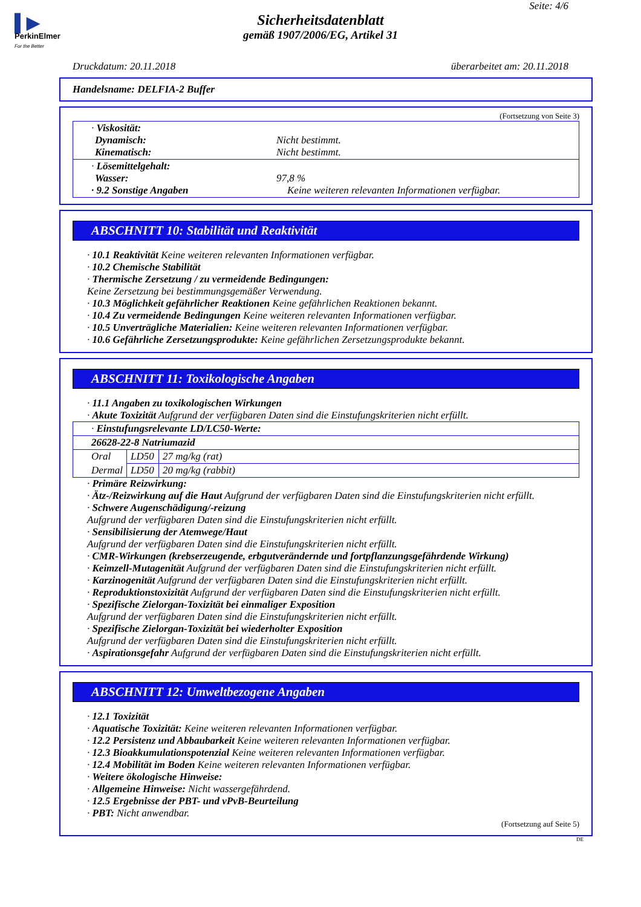▌▶
PerkinElmer
For the Better
Seite: 4/6
Sicherheitsdatenblatt
gemäß 1907/2006/EG, Artikel 31
Druckdatum: 20.11.2018 überarbeitet am: 20.11.2018
Handelsname: DELFIA-2 Buffer
(Fortsetzung von Seite 3)
| · Viskosität: Dynamisch: Nicht bestimmt. Kinematisch: Nicht bestimmt. |
| · Lösemittelgehalt: Wasser: 97,8 % · 9.2 Sonstige Angaben Keine weiteren relevanten Informationen verfügbar. |
ABSCHNITT 10: Stabilität und Reaktivität
· 10.1 Reaktivität Keine weiteren relevanten Informationen verfügbar.
· 10.2 Chemische Stabilität
· Thermische Zersetzung / zu vermeidende Bedingungen:
Keine Zersetzung bei bestimmungsgemäßer Verwendung.
· 10.3 Möglichkeit gefährlicher Reaktionen Keine gefährlichen Reaktionen bekannt.
· 10.4 Zu vermeidende Bedingungen Keine weiteren relevanten Informationen verfügbar.
· 10.5 Unverträgliche Materialien: Keine weiteren relevanten Informationen verfügbar.
· 10.6 Gefährliche Zersetzungsprodukte: Keine gefährlichen Zersetzungsprodukte bekannt.
ABSCHNITT 11: Toxikologische Angaben
· 11.1 Angaben zu toxikologischen Wirkungen
· Akute Toxizität Aufgrund der verfügbaren Daten sind die Einstufungskriterien nicht erfüllt.
| · Einstufungsrelevante LD/LC50-Werte: | | |
| 26628-22-8 Natriumazid | | |
| Oral | LD50 | 27 mg/kg (rat) |
| Dermal | LD50 | 20 mg/kg (rabbit) |
· Primäre Reizwirkung:
· Ätz-/Reizwirkung auf die Haut Aufgrund der verfügbaren Daten sind die Einstufungskriterien nicht erfüllt.
· Schwere Augenschädigung/-reizung
Aufgrund der verfügbaren Daten sind die Einstufungskriterien nicht erfüllt.
· Sensibilisierung der Atemwege/Haut
Aufgrund der verfügbaren Daten sind die Einstufungskriterien nicht erfüllt.
· CMR-Wirkungen (krebserzeugende, erbgutverändernde und fortpflanzungsgefährdende Wirkung)
· Keimzell-Mutagenität Aufgrund der verfügbaren Daten sind die Einstufungskriterien nicht erfüllt.
· Karzinogenität Aufgrund der verfügbaren Daten sind die Einstufungskriterien nicht erfüllt.
· Reproduktionstoxizität Aufgrund der verfügbaren Daten sind die Einstufungskriterien nicht erfüllt.
· Spezifische Zielorgan-Toxizität bei einmaliger Exposition
Aufgrund der verfügbaren Daten sind die Einstufungskriterien nicht erfüllt.
· Spezifische Zielorgan-Toxizität bei wiederholter Exposition
Aufgrund der verfügbaren Daten sind die Einstufungskriterien nicht erfüllt.
· Aspirationsgefahr Aufgrund der verfügbaren Daten sind die Einstufungskriterien nicht erfüllt.
ABSCHNITT 12: Umweltbezogene Angaben
· 12.1 Toxizität
· Aquatische Toxizität: Keine weiteren relevanten Informationen verfügbar.
· 12.2 Persistenz und Abbaubarkeit Keine weiteren relevanten Informationen verfügbar.
· 12.3 Bioakkumulationspotenzial Keine weiteren relevanten Informationen verfügbar.
· 12.4 Mobilität im Boden Keine weiteren relevanten Informationen verfügbar.
· Weitere ökologische Hinweise:
· Allgemeine Hinweise: Nicht wassergefährdend.
· 12.5 Ergebnisse der PBT- und vPvB-Beurteilung
· PBT: Nicht anwendbar.
(Fortsetzung auf Seite 5)
DE